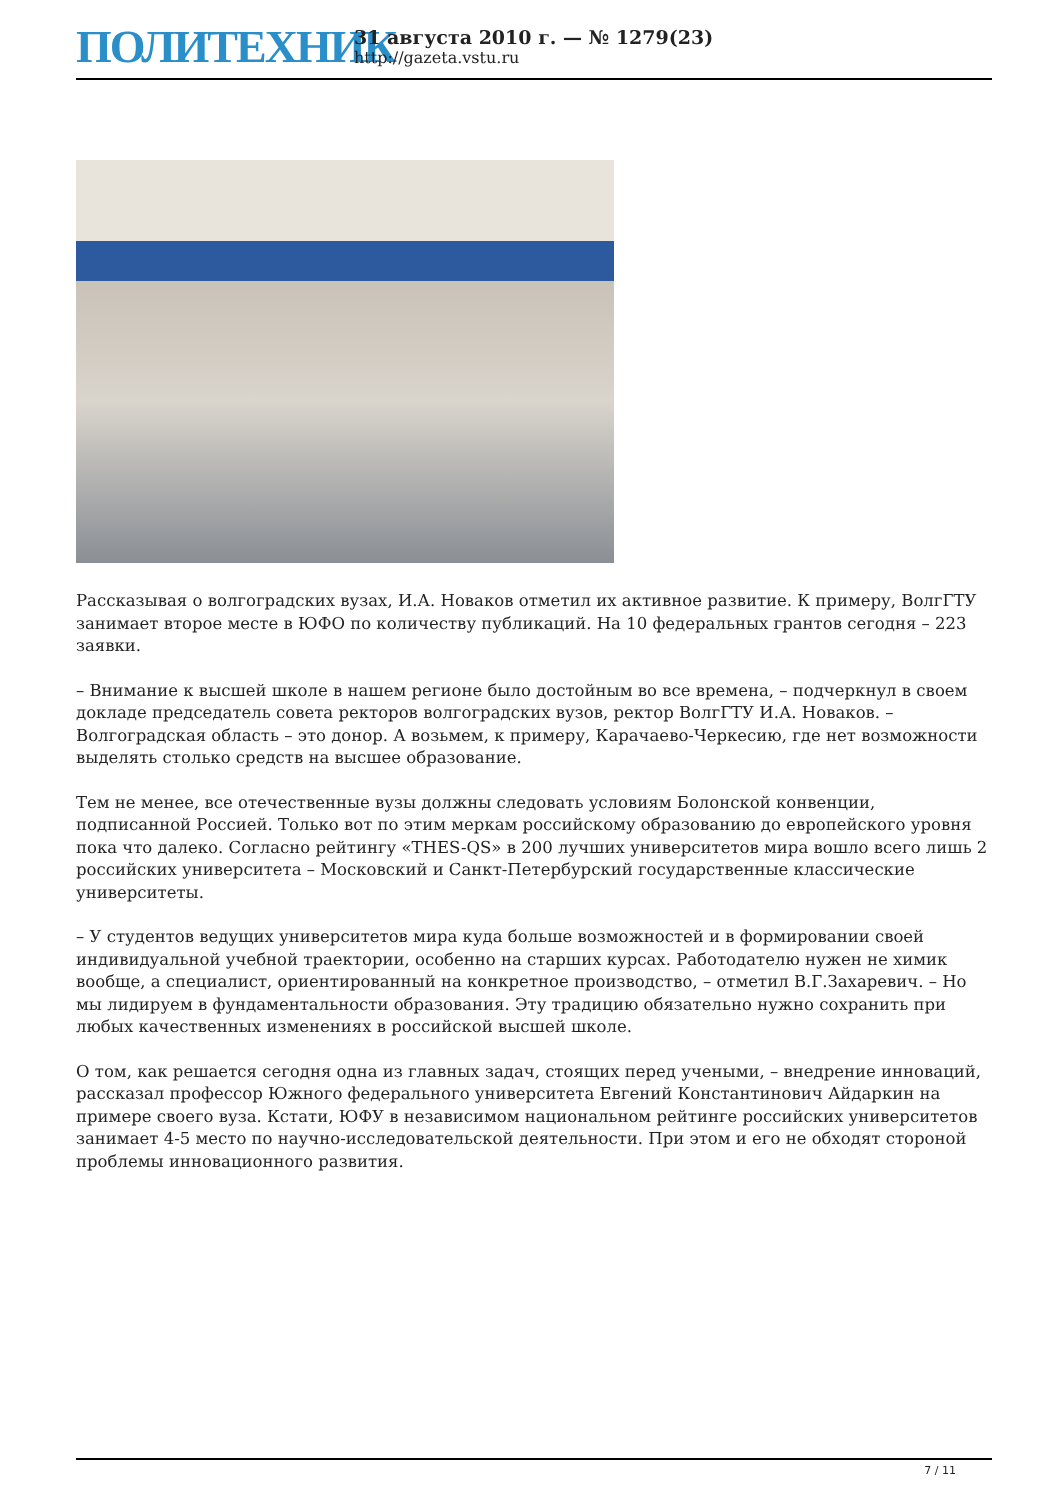ПОЛИТЕХНИК
31 августа 2010 г. — № 1279(23)
http://gazeta.vstu.ru
Рассказывая о волгоградских вузах, И.А. Новаков отметил их активное развитие. К примеру, ВолгГТУ занимает второе месте в ЮФО по количеству публикаций. На 10 федеральных грантов сегодня – 223 заявки.
– Внимание к высшей школе в нашем регионе было достойным во все времена, – подчеркнул в своем докладе председатель совета ректоров волгоградских вузов, ректор ВолгГТУ И.А. Новаков. – Волгоградская область – это донор. А возьмем, к примеру, Карачаево-Черкесию, где нет возможности выделять столько средств на высшее образование.
Тем не менее, все отечественные вузы должны следовать условиям Болонской конвенции, подписанной Россией. Только вот по этим меркам российскому образованию до европейского уровня пока что далеко. Согласно рейтингу «THES-QS» в 200 лучших университетов мира вошло всего лишь 2 российских университета – Московский и Санкт-Петербурский государственные классические университеты.
– У студентов ведущих университетов мира куда больше возможностей и в формировании своей индивидуальной учебной траектории, особенно на старших курсах. Работодателю нужен не химик вообще, а специалист, ориентированный на конкретное производство, – отметил В.Г.Захаревич. – Но мы лидируем в фундаментальности образования. Эту традицию обязательно нужно сохранить при любых качественных изменениях в российской высшей школе.
О том, как решается сегодня одна из главных задач, стоящих перед учеными, – внедрение инноваций, рассказал профессор Южного федерального университета Евгений Константинович Айдаркин на примере своего вуза. Кстати, ЮФУ в независимом национальном рейтинге российских университетов занимает 4-5 место по научно-исследовательской деятельности. При этом и его не обходят стороной проблемы инновационного развития.
7 / 11